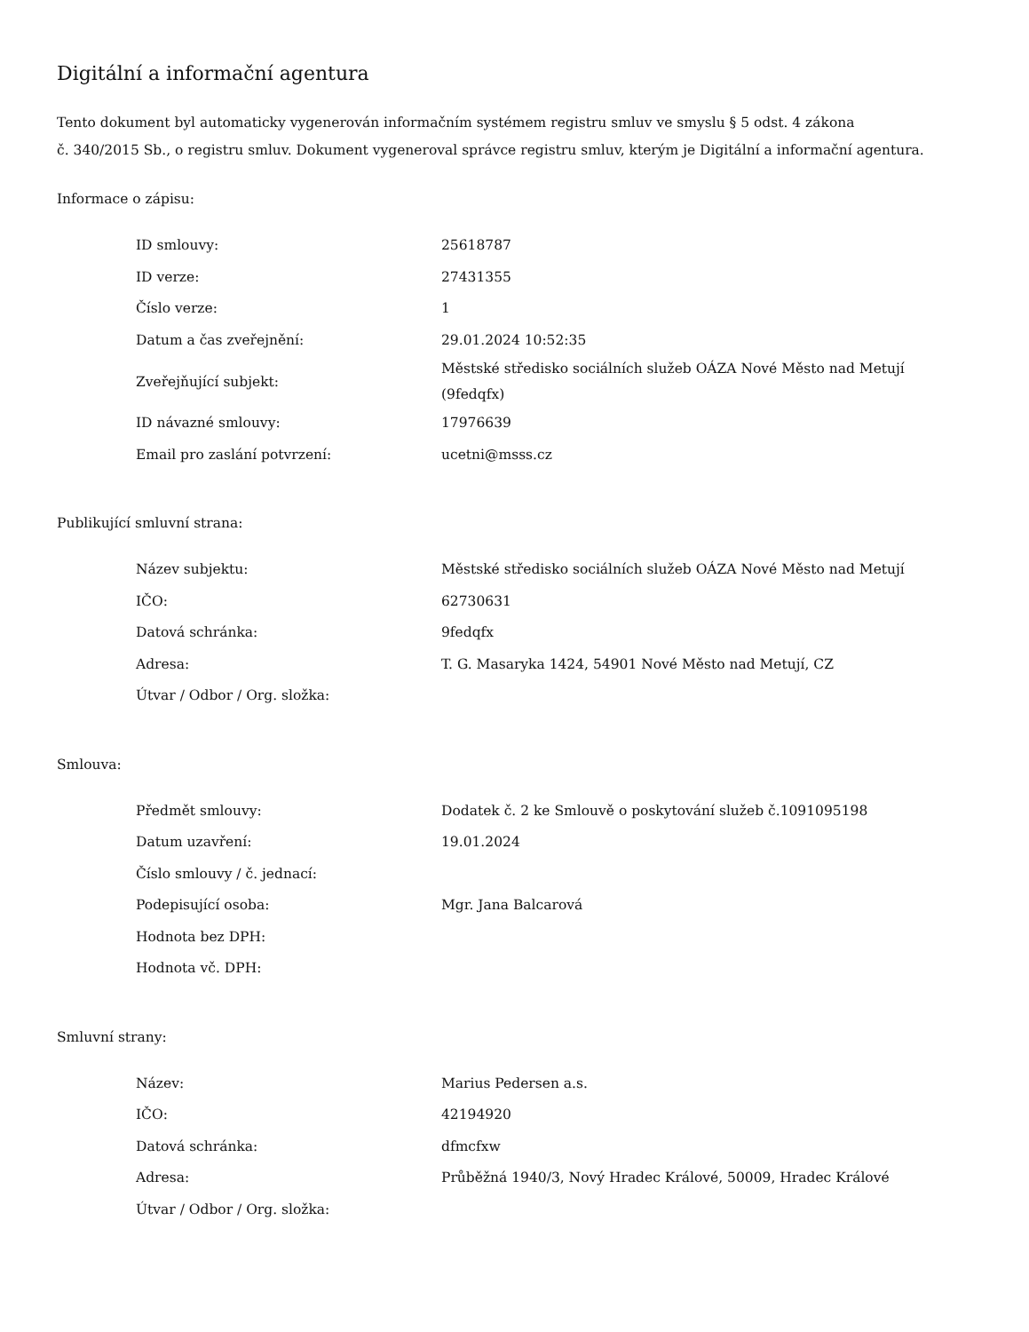Digitální a informační agentura
Tento dokument byl automaticky vygenerován informačním systémem registru smluv ve smyslu § 5 odst. 4 zákona
č. 340/2015 Sb., o registru smluv. Dokument vygeneroval správce registru smluv, kterým je Digitální a informační agentura.
Informace o zápisu:
| ID smlouvy: | 25618787 |
| ID verze: | 27431355 |
| Číslo verze: | 1 |
| Datum a čas zveřejnění: | 29.01.2024 10:52:35 |
| Zveřejňující subjekt: | Městské středisko sociálních služeb OÁZA Nové Město nad Metují (9fedqfx) |
| ID návazné smlouvy: | 17976639 |
| Email pro zaslání potvrzení: | ucetni@msss.cz |
Publikující smluvní strana:
| Název subjektu: | Městské středisko sociálních služeb OÁZA Nové Město nad Metují |
| IČO: | 62730631 |
| Datová schránka: | 9fedqfx |
| Adresa: | T. G. Masaryka 1424, 54901 Nové Město nad Metují, CZ |
| Útvar / Odbor / Org. složka: | |
Smlouva:
| Předmět smlouvy: | Dodatek č. 2 ke Smlouvě o poskytování služeb č.1091095198 |
| Datum uzavření: | 19.01.2024 |
| Číslo smlouvy / č. jednací: | |
| Podepisující osoba: | Mgr. Jana Balcarová |
| Hodnota bez DPH: | |
| Hodnota vč. DPH: | |
Smluvní strany:
| Název: | Marius Pedersen a.s. |
| IČO: | 42194920 |
| Datová schránka: | dfmcfxw |
| Adresa: | Průběžná 1940/3, Nový Hradec Králové, 50009, Hradec Králové |
| Útvar / Odbor / Org. složka: | |